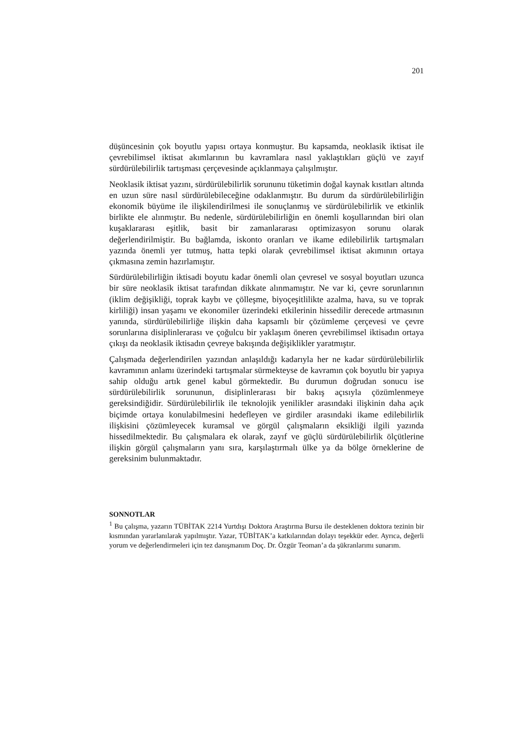201
düşüncesinin çok boyutlu yapısı ortaya konmuştur. Bu kapsamda, neoklasik iktisat ile çevrebilimsel iktisat akımlarının bu kavramlara nasıl yaklaştıkları güçlü ve zayıf sürdürülebilirlik tartışması çerçevesinde açıklanmaya çalışılmıştır.
Neoklasik iktisat yazını, sürdürülebilirlik sorununu tüketimin doğal kaynak kısıtları altında en uzun süre nasıl sürdürülebileceğine odaklanmıştır. Bu durum da sürdürülebilirliğin ekonomik büyüme ile ilişkilendirilmesi ile sonuçlanmış ve sürdürülebilirlik ve etkinlik birlikte ele alınmıştır. Bu nedenle, sürdürülebilirliğin en önemli koşullarından biri olan kuşaklararası eşitlik, basit bir zamanlararası optimizasyon sorunu olarak değerlendirilmiştir. Bu bağlamda, iskonto oranları ve ikame edilebilirlik tartışmaları yazında önemli yer tutmuş, hatta tepki olarak çevrebilimsel iktisat akımının ortaya çıkmasına zemin hazırlamıştır.
Sürdürülebilirliğin iktisadi boyutu kadar önemli olan çevresel ve sosyal boyutları uzunca bir süre neoklasik iktisat tarafından dikkate alınmamıştır. Ne var ki, çevre sorunlarının (iklim değişikliği, toprak kaybı ve çölleşme, biyoçeşitlilikte azalma, hava, su ve toprak kirliliği) insan yaşamı ve ekonomiler üzerindeki etkilerinin hissedilir derecede artmasının yanında, sürdürülebilirliğe ilişkin daha kapsamlı bir çözümleme çerçevesi ve çevre sorunlarına disiplinlerarası ve çoğulcu bir yaklaşım öneren çevrebilimsel iktisadın ortaya çıkışı da neoklasik iktisadın çevreye bakışında değişiklikler yaratmıştır.
Çalışmada değerlendirilen yazından anlaşıldığı kadarıyla her ne kadar sürdürülebilirlik kavramının anlamı üzerindeki tartışmalar sürmekteyse de kavramın çok boyutlu bir yapıya sahip olduğu artık genel kabul görmektedir. Bu durumun doğrudan sonucu ise sürdürülebilirlik sorununun, disiplinlerarası bir bakış açısıyla çözümlenmeye gereksindiğidir. Sürdürülebilirlik ile teknolojik yenilikler arasındaki ilişkinin daha açık biçimde ortaya konulabilmesini hedefleyen ve girdiler arasındaki ikame edilebilirlik ilişkisini çözümleyecek kuramsal ve görgül çalışmaların eksikliği ilgili yazında hissedilmektedir. Bu çalışmalara ek olarak, zayıf ve güçlü sürdürülebilirlik ölçütlerine ilişkin görgül çalışmaların yanı sıra, karşılaştırmalı ülke ya da bölge örneklerine de gereksinim bulunmaktadır.
SONNOTLAR
<sup>1</sup> Bu çalışma, yazarın TÜBİTAK 2214 Yurtdışı Doktora Araştırma Bursu ile desteklenen doktora tezinin bir kısmından yararlanılarak yapılmıştır. Yazar, TÜBİTAK’a katkılarından dolayı teşekkür eder. Ayrıca, değerli yorum ve değerlendirmeleri için tez danışmanım Doç. Dr. Özgür Teoman’a da şükranlarımı sunarım.